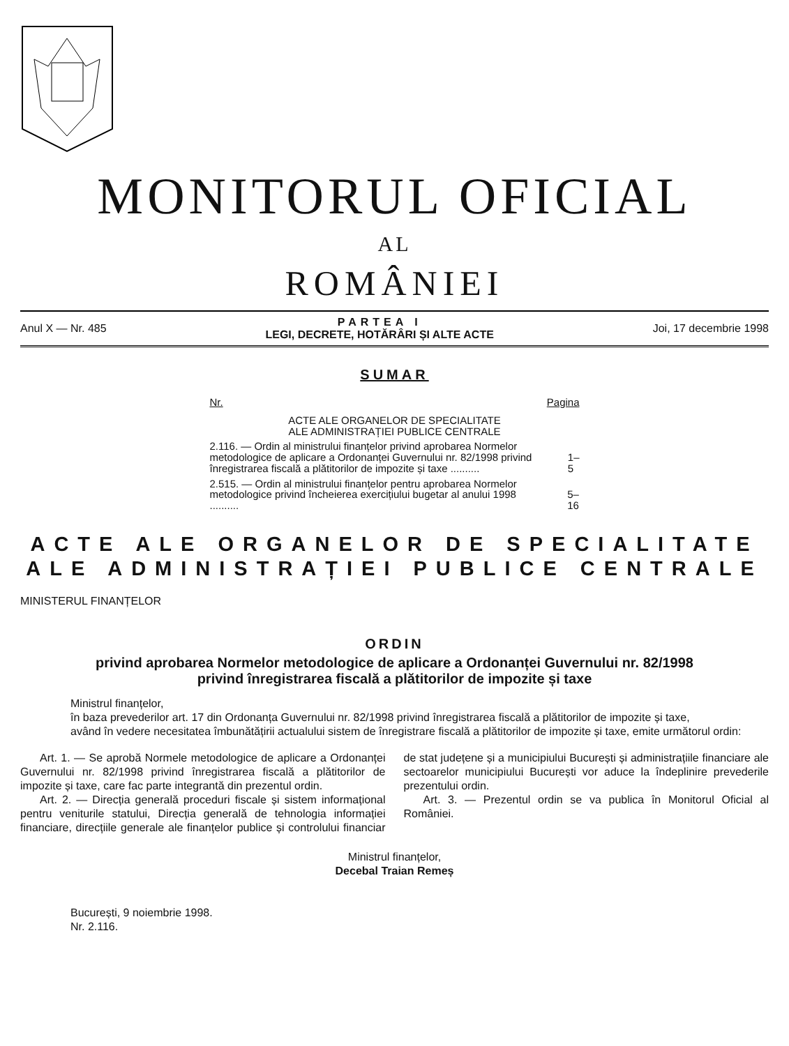MONITORUL OFICIAL
AL
ROMÂNIEI
Anul X — Nr. 485
PARTEA I
LEGI, DECRETE, HOTĂRÂRI ȘI ALTE ACTE
Joi, 17 decembrie 1998
SUMAR
Nr. Pagina
ACTE ALE ORGANELOR DE SPECIALITATE
ALE ADMINISTRAȚIEI PUBLICE CENTRALE
2.116. — Ordin al ministrului finanțelor privind aprobarea Normelor metodologice de aplicare a Ordonanței Guvernului nr. 82/1998 privind înregistrarea fiscală a plătitorilor de impozite și taxe .......... 1–5
2.515. — Ordin al ministrului finanțelor pentru aprobarea Normelor metodologice privind încheierea exercițiului bugetar al anului 1998 .......... 5–16
ACTE ALE ORGANELOR DE SPECIALITATE
ALE ADMINISTRAȚIEI PUBLICE CENTRALE
MINISTERUL FINANȚELOR
ORDIN
privind aprobarea Normelor metodologice de aplicare a Ordonanței Guvernului nr. 82/1998
privind înregistrarea fiscală a plătitorilor de impozite și taxe
Ministrul finanțelor,
în baza prevederilor art. 17 din Ordonanța Guvernului nr. 82/1998 privind înregistrarea fiscală a plătitorilor de impozite și taxe,
având în vedere necesitatea îmbunătățirii actualului sistem de înregistrare fiscală a plătitorilor de impozite și taxe, emite următorul ordin:
Art. 1. — Se aprobă Normele metodologice de aplicare a Ordonanței Guvernului nr. 82/1998 privind înregistrarea fiscală a plătitorilor de impozite și taxe, care fac parte integrantă din prezentul ordin.
Art. 2. — Direcția generală proceduri fiscale și sistem informațional pentru veniturile statului, Direcția generală de tehnologia informației financiare, direcțiile generale ale finanțelor publice și controlului financiar de stat județene și a municipiului București și administrațiile financiare ale sectoarelor municipiului București vor aduce la îndeplinire prevederile prezentului ordin.
Art. 3. — Prezentul ordin se va publica în Monitorul Oficial al României.
Ministrul finanțelor,
Decebal Traian Remeș
București, 9 noiembrie 1998.
Nr. 2.116.